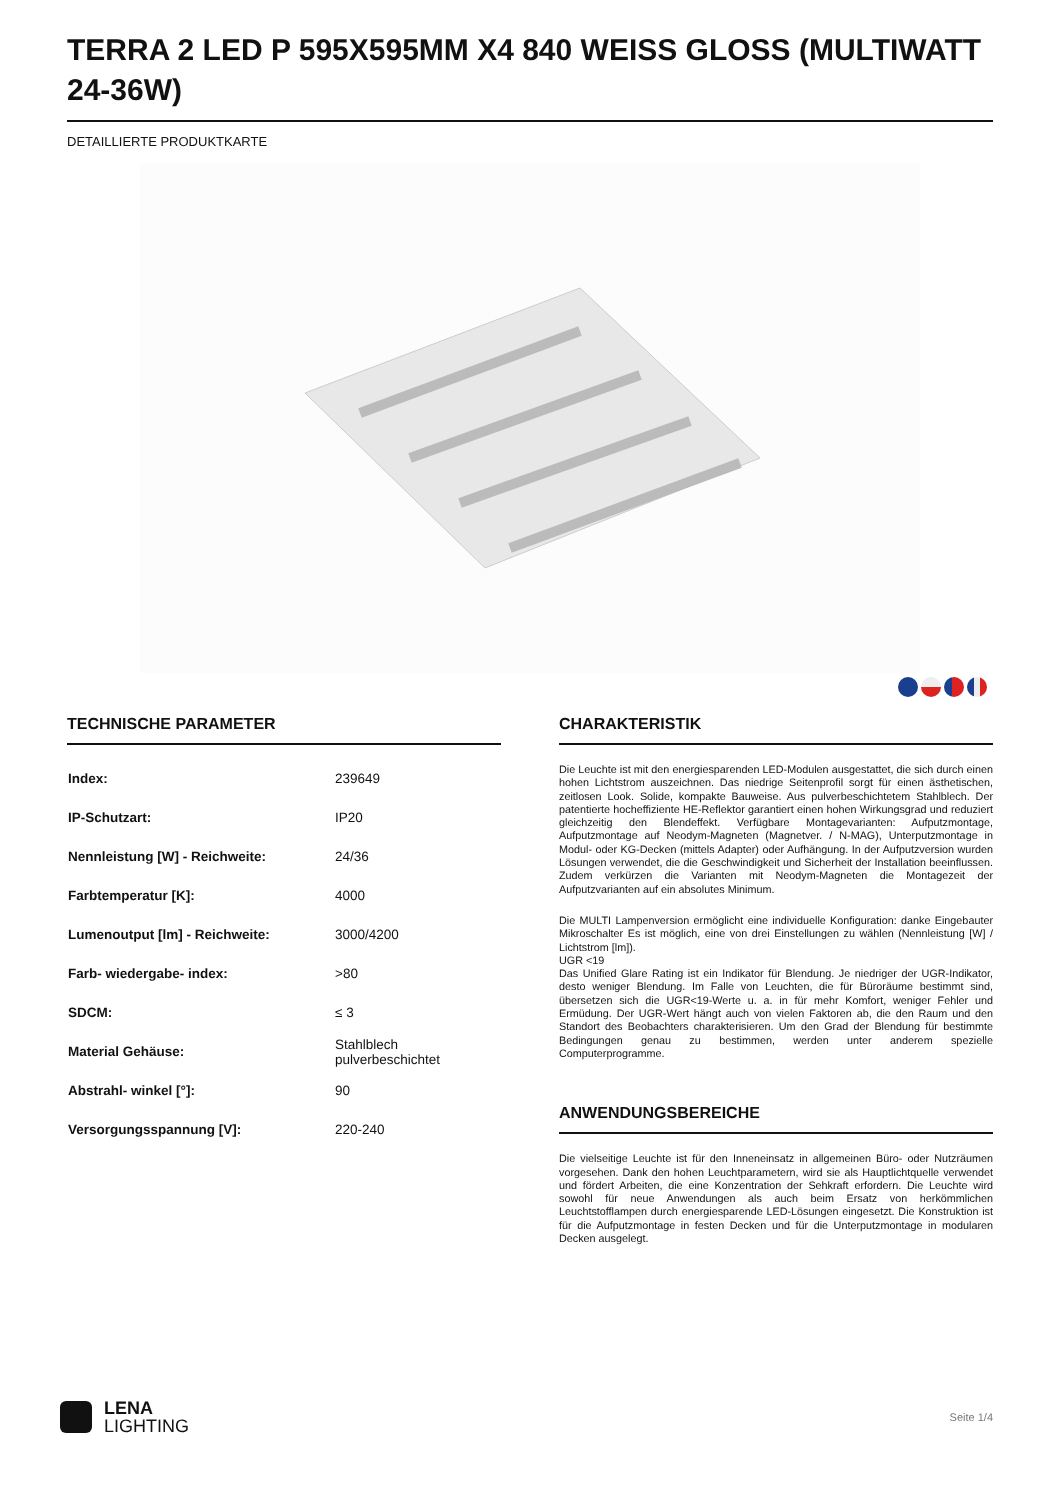TERRA 2 LED P 595X595MM X4 840 WEISS GLOSS (MULTIWATT 24-36W)
DETAILLIERTE PRODUKTKARTE
TECHNISCHE PARAMETER
| Index: | 239649 |
| IP-Schutzart: | IP20 |
| Nennleistung [W] - Reichweite: | 24/36 |
| Farbtemperatur [K]: | 4000 |
| Lumenoutput [lm] - Reichweite: | 3000/4200 |
| Farb- wiedergabe- index: | >80 |
| SDCM: | ≤ 3 |
| Material Gehäuse: | Stahlblech pulverbeschichtet |
| Abstrahl- winkel [°]: | 90 |
| Versorgungsspannung [V]: | 220-240 |
CHARAKTERISTIK
Die Leuchte ist mit den energiesparenden LED-Modulen ausgestattet, die sich durch einen hohen Lichtstrom auszeichnen. Das niedrige Seitenprofil sorgt für einen ästhetischen, zeitlosen Look. Solide, kompakte Bauweise. Aus pulverbeschichtetem Stahlblech. Der patentierte hocheffiziente HE-Reflektor garantiert einen hohen Wirkungsgrad und reduziert gleichzeitig den Blendeffekt. Verfügbare Montagevarianten: Aufputzmontage, Aufputzmontage auf Neodym-Magneten (Magnetver. / N-MAG), Unterputzmontage in Modul- oder KG-Decken (mittels Adapter) oder Aufhängung. In der Aufputzversion wurden Lösungen verwendet, die die Geschwindigkeit und Sicherheit der Installation beeinflussen. Zudem verkürzen die Varianten mit Neodym-Magneten die Montagezeit der Aufputzvarianten auf ein absolutes Minimum.
Die MULTI Lampenversion ermöglicht eine individuelle Konfiguration: danke Eingebauter Mikroschalter Es ist möglich, eine von drei Einstellungen zu wählen (Nennleistung [W] / Lichtstrom [lm]).
UGR <19
Das Unified Glare Rating ist ein Indikator für Blendung. Je niedriger der UGR-Indikator, desto weniger Blendung. Im Falle von Leuchten, die für Büroräume bestimmt sind, übersetzen sich die UGR<19-Werte u. a. in für mehr Komfort, weniger Fehler und Ermüdung. Der UGR-Wert hängt auch von vielen Faktoren ab, die den Raum und den Standort des Beobachters charakterisieren. Um den Grad der Blendung für bestimmte Bedingungen genau zu bestimmen, werden unter anderem spezielle Computerprogramme.
ANWENDUNGSBEREICHE
Die vielseitige Leuchte ist für den Inneneinsatz in allgemeinen Büro- oder Nutzräumen vorgesehen. Dank den hohen Leuchtparametern, wird sie als Hauptlichtquelle verwendet und fördert Arbeiten, die eine Konzentration der Sehkraft erfordern. Die Leuchte wird sowohl für neue Anwendungen als auch beim Ersatz von herkömmlichen Leuchtstofflampen durch energiesparende LED-Lösungen eingesetzt. Die Konstruktion ist für die Aufputzmontage in festen Decken und für die Unterputzmontage in modularen Decken ausgelegt.
LENA
LIGHTING
Seite 1/4